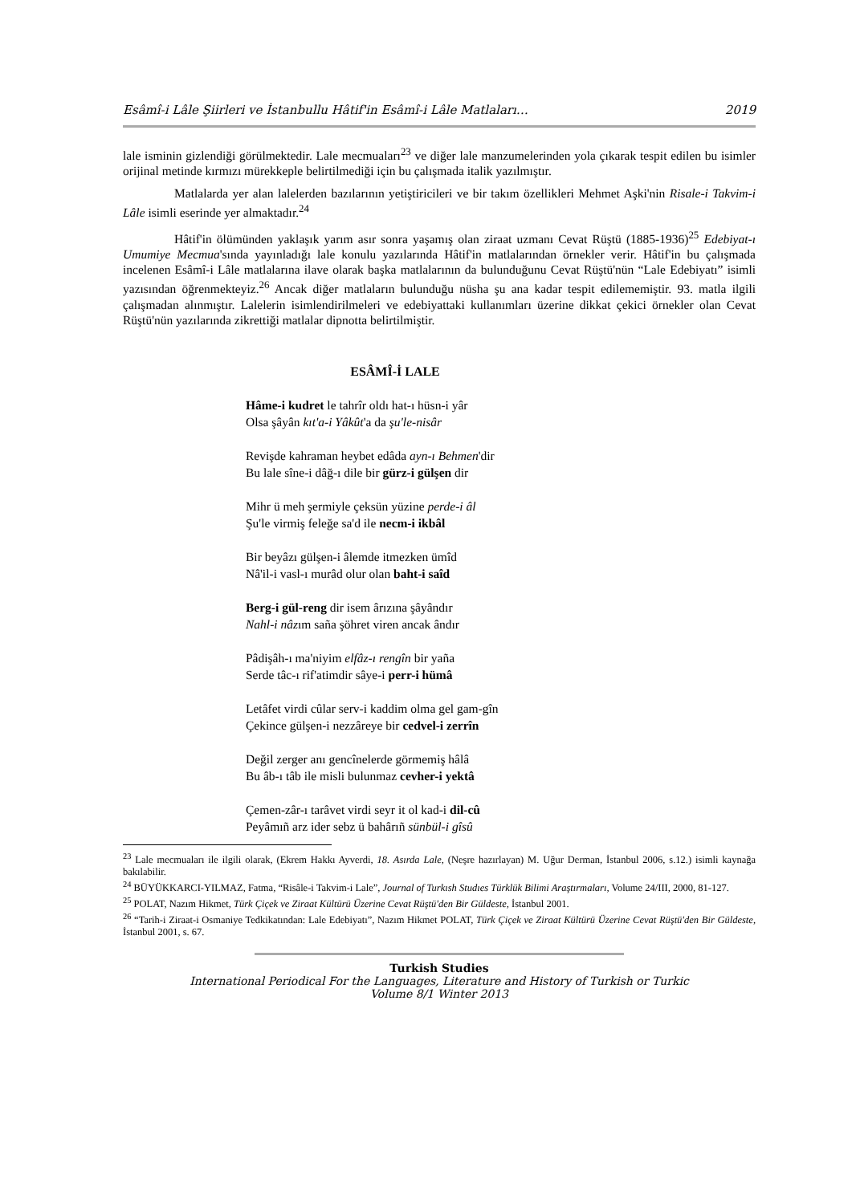Esâmî-i Lâle Şiirleri ve İstanbullu Hâtif'in Esâmî-i Lâle Matlaları… 2019
lale isminin gizlendiği görülmektedir. Lale mecmuaları<sup>23</sup> ve diğer lale manzumelerinden yola çıkarak tespit edilen bu isimler orijinal metinde kırmızı mürekkeple belirtilmediği için bu çalışmada italik yazılmıştır.
Matlalarda yer alan lalelerden bazılarının yetiştiricileri ve bir takım özellikleri Mehmet Aşki'nin Risale-i Takvim-i Lâle isimli eserinde yer almaktadır.<sup>24</sup>
Hâtif'in ölümünden yaklaşık yarım asır sonra yaşamış olan ziraat uzmanı Cevat Rüştü (1885-1936)<sup>25</sup> Edebiyat-ı Umumiye Mecmua'sında yayınladığı lale konulu yazılarında Hâtif'in matlalarından örnekler verir. Hâtif'in bu çalışmada incelenen Esâmî-i Lâle matlalarına ilave olarak başka matlalarının da bulunduğunu Cevat Rüştü'nün “Lale Edebiyatı” isimli yazısından öğrenmekteyiz.<sup>26</sup> Ancak diğer matlaların bulunduğu nüsha şu ana kadar tespit edilememiştir. 93. matla ilgili çalışmadan alınmıştır. Lalelerin isimlendirilmeleri ve edebiyattaki kullanımları üzerine dikkat çekici örnekler olan Cevat Rüştü'nün yazılarında zikrettiği matlalar dipnotta belirtilmiştir.
ESÂMÎ-İ LALE
Hâme-i kudret le tahrîr oldı hat-ı hüsn-i yâr
Olsa şâyân kıt'a-i Yâkût'a da şu'le-nisâr
Revişde kahraman heybet edâda ayn-ı Behmen'dir
Bu lale sîne-i dâğ-ı dile bir gürz-i gülşen dir
Mihr ü meh şermiyle çeksün yüzine perde-i âl
Şu'le virmiş feleğe sa'd ile necm-i ikbâl
Bir beyâzı gülşen-i âlemde itmezken ümîd
Nâ'il-i vasl-ı murâd olur olan baht-i saîd
Berg-i gül-reng dir isem ârızına şâyândır
Nahl-i nâzım saña şöhret viren ancak ândır
Pâdişâh-ı ma'niyim elfâz-ı rengîn bir yaña
Serde tâc-ı rif'atimdir sâye-i perr-i hümâ
Letâfet virdi cûlar serv-i kaddim olma gel gam-gîn
Çekince gülşen-i nezzâreye bir cedvel-i zerrîn
Değil zerger anı gencînelerde görmemiş hâlâ
Bu âb-ı tâb ile misli bulunmaz cevher-i yektâ
Çemen-zâr-ı tarâvet virdi seyr it ol kad-i dil-cû
Peyâmıñ arz ider sebz ü bahârıñ sünbül-i gîsû
<sup>23</sup> Lale mecmuaları ile ilgili olarak, (Ekrem Hakkı Ayverdi, 18. Asırda Lale, (Neşre hazırlayan) M. Uğur Derman, İstanbul 2006, s.12.) isimli kaynağa bakılabilir.
<sup>24</sup> BÜYÜKKARCI-YILMAZ, Fatma, “Risâle-i Takvim-i Lale”, Journal of Turkısh Studıes Türklük Bilimi Araştırmaları, Volume 24/III, 2000, 81-127.
<sup>25</sup> POLAT, Nazım Hikmet, Türk Çiçek ve Ziraat Kültürü Üzerine Cevat Rüştü'den Bir Güldeste, İstanbul 2001.
<sup>26</sup> “Tarih-i Ziraat-i Osmaniye Tedkikatından: Lale Edebiyatı”, Nazım Hikmet POLAT, Türk Çiçek ve Ziraat Kültürü Üzerine Cevat Rüştü'den Bir Güldeste, İstanbul 2001, s. 67.
Turkish Studies
International Periodical For the Languages, Literature and History of Turkish or Turkic
Volume 8/1 Winter 2013